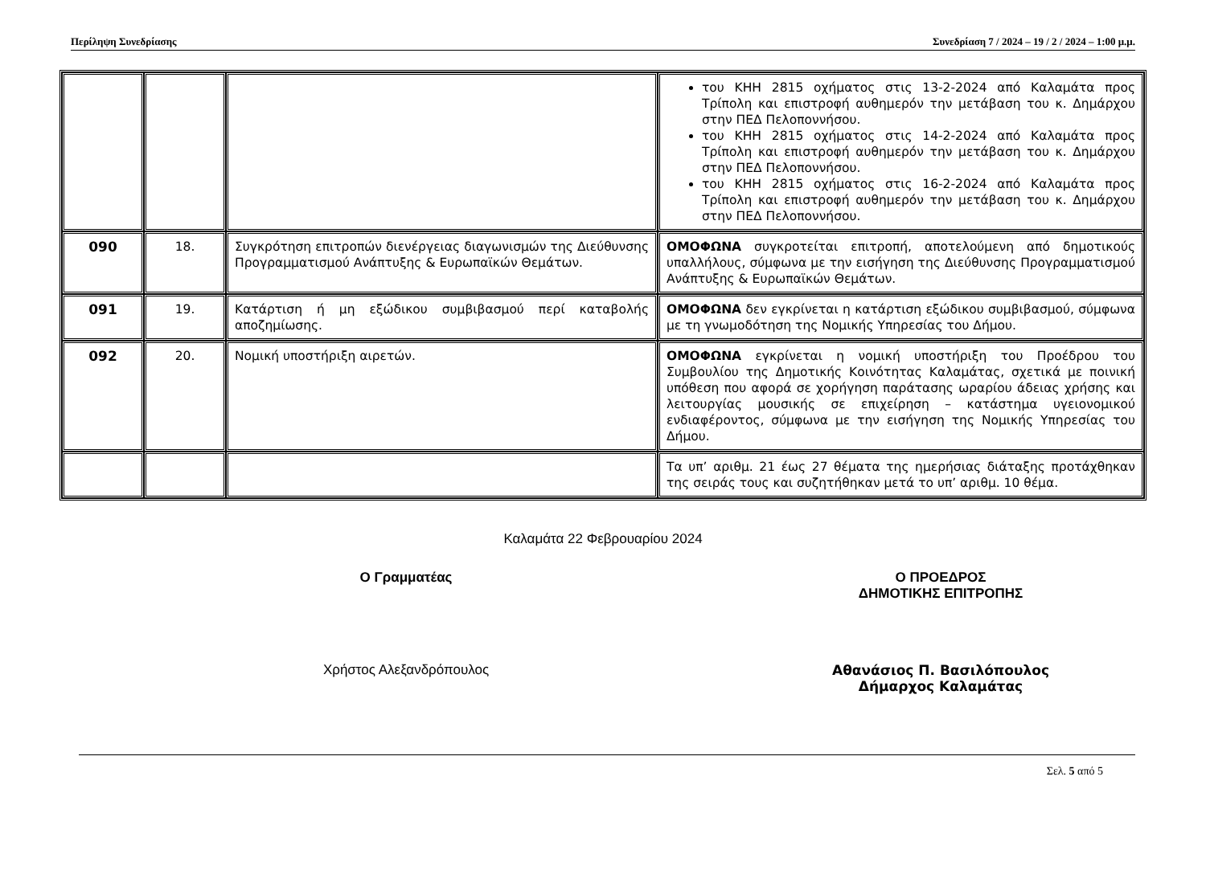Περίληψη Συνεδρίασης Συνεδρίαση 7 / 2024 – 19 / 2 / 2024 – 1:00 μ.μ.
| | | | του ΚΗΗ 2815 οχήματος στις 13-2-2024 από Καλαμάτα προς Τρίπολη και επιστροφή αυθημερόν την μετάβαση του κ. Δημάρχου στην ΠΕΔ Πελοποννήσου. του ΚΗΗ 2815 οχήματος στις 14-2-2024 από Καλαμάτα προς Τρίπολη και επιστροφή αυθημερόν την μετάβαση του κ. Δημάρχου στην ΠΕΔ Πελοποννήσου. του ΚΗΗ 2815 οχήματος στις 16-2-2024 από Καλαμάτα προς Τρίπολη και επιστροφή αυθημερόν την μετάβαση του κ. Δημάρχου στην ΠΕΔ Πελοποννήσου. |
| 090 | 18. | Συγκρότηση επιτροπών διενέργειας διαγωνισμών της Διεύθυνσης Προγραμματισμού Ανάπτυξης & Ευρωπαϊκών Θεμάτων. | ΟΜΟΦΩΝΑ συγκροτείται επιτροπή, αποτελούμενη από δημοτικούς υπαλλήλους, σύμφωνα με την εισήγηση της Διεύθυνσης Προγραμματισμού Ανάπτυξης & Ευρωπαϊκών Θεμάτων. |
| 091 | 19. | Κατάρτιση ή μη εξώδικου συμβιβασμού περί καταβολής αποζημίωσης. | ΟΜΟΦΩΝΑ δεν εγκρίνεται η κατάρτιση εξώδικου συμβιβασμού, σύμφωνα με τη γνωμοδότηση της Νομικής Υπηρεσίας του Δήμου. |
| 092 | 20. | Νομική υποστήριξη αιρετών. | ΟΜΟΦΩΝΑ εγκρίνεται η νομική υποστήριξη του Προέδρου του Συμβουλίου της Δημοτικής Κοινότητας Καλαμάτας, σχετικά με ποινική υπόθεση που αφορά σε χορήγηση παράτασης ωραρίου άδειας χρήσης και λειτουργίας μουσικής σε επιχείρηση – κατάστημα υγειονομικού ενδιαφέροντος, σύμφωνα με την εισήγηση της Νομικής Υπηρεσίας του Δήμου. |
| | | | Τα υπ’ αριθμ. 21 έως 27 θέματα της ημερήσιας διάταξης προτάχθηκαν της σειράς τους και συζητήθηκαν μετά το υπ’ αριθμ. 10 θέμα. |
Καλαμάτα 22 Φεβρουαρίου 2024
Ο Γραμματέας Ο ΠΡΟΕΔΡΟΣ
ΔΗΜΟΤΙΚΗΣ ΕΠΙΤΡΟΠΗΣ
Χρήστος Αλεξανδρόπουλος Αθανάσιος Π. Βασιλόπουλος
Δήμαρχος Καλαμάτας
Σελ. 5 από 5